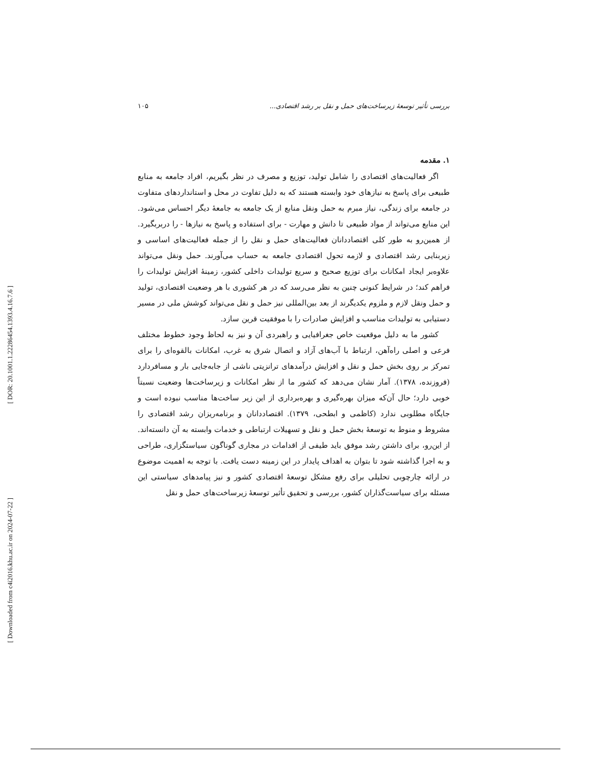[ DOR: 20.1001.1.22286454.1393.4.16.7.6 ]
[ Downloaded from c4i2016.khu.ac.ir on 2024-07-22 ]
بررسی تأثیر توسعهٔ زیرساخت‌های حمل و نقل بر رشد اقتصادی... ۱۰۵
۱. مقدمه
اگر فعالیت‌های اقتصادی را شامل تولید، توزیع و مصرف در نظر بگیریم، افراد جامعه به منابع طبیعی برای پاسخ به نیازهای خود وابسته هستند که به دلیل تفاوت در محل و استانداردهای متفاوت در جامعه برای زندگی، نیاز مبرم به حمل ونقل منابع از یک جامعه به جامعهٔ دیگر احساس می‌شود. این منابع می‌تواند از مواد طبیعی تا دانش و مهارت - برای استفاده و پاسخ به نیازها - را دربربگیرد. از همین‌رو به طور کلی اقتصاددانان فعالیت‌های حمل و نقل را از جمله فعالیت‌های اساسی و زیربنایی رشد اقتصادی و لازمه تحول اقتصادی جامعه به حساب می‌آورند. حمل ونقل می‌تواند علاوه‌بر ایجاد امکانات برای توزیع صحیح و سریع تولیدات داخلی کشور، زمینهٔ افزایش تولیدات را فراهم کند؛ در شرایط کنونی چنین به نظر می‌رسد که در هر کشوری با هر وضعیت اقتصادی، تولید و حمل ونقل لازم و ملزوم یکدیگرند از بعد بین‌المللی نیز حمل و نقل می‌تواند کوشش ملی در مسیر دستیابی به تولیدات مناسب و افزایش صادرات را با موفقیت قرین سازد.
کشور ما به دلیل موقعیت خاص جغرافیایی و راهبردی آن و نیز به لحاظ وجود خطوط مختلف فرعی و اصلی راه‌آهن، ارتباط با آب‌های آزاد و اتصال شرق به غرب، امکانات بالقوه‌ای را برای تمرکز بر روی بخش حمل و نقل و افزایش درآمدهای ترانزیتی ناشی از جابه‌جایی بار و مسافردارد (فروزنده، ۱۳۷۸). آمار نشان می‌دهد که کشور ما از نظر امکانات و زیرساخت‌ها وضعیت نسبتاً خوبی دارد؛ حال آن‌که میزان بهره‌گیری و بهره‌برداری از این زیر ساخت‌ها مناسب نبوده است و جایگاه مطلوبی ندارد (کاظمی و ابطحی، ۱۳۷۹). اقتصاددانان و برنامه‌ریزان رشد اقتصادی را مشروط و منوط به توسعهٔ بخش حمل و نقل و تسهیلات ارتباطی و خدمات وابسته به آن دانسته‌اند. از این‌رو، برای داشتن رشد موفق باید طیفی از اقدامات در مجاری گوناگون سیاستگزاری، طراحی و به اجرا گذاشته شود تا بتوان به اهداف پایدار در این زمینه دست یافت. با توجه به اهمیت موضوع در ارائه چارچوبی تحلیلی برای رفع مشکل توسعهٔ اقتصادی کشور و نیز پیامدهای سیاستی این مسئله برای سیاست‌گذاران کشور، بررسی و تحقیق تأثیر توسعهٔ زیرساخت‌های حمل و نقل